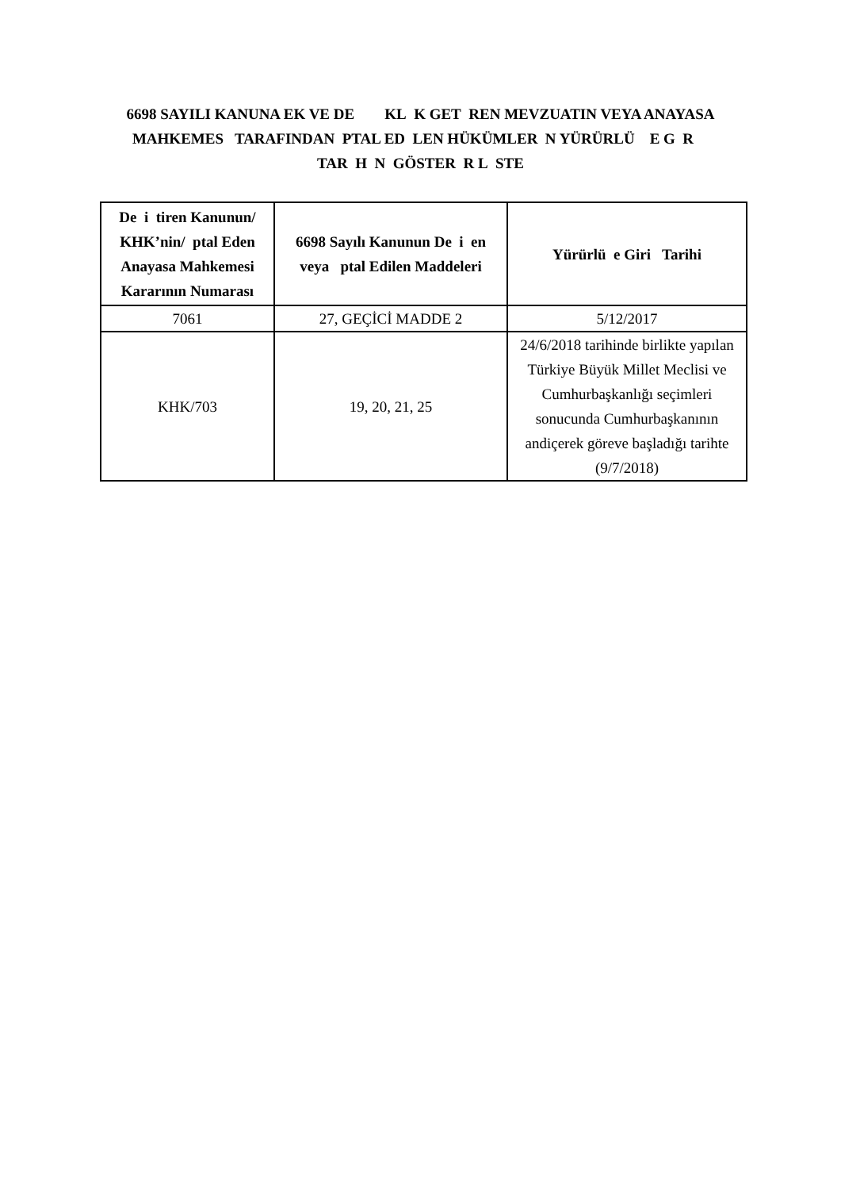6698 SAYILI KANUNA EK VE DE KL K GET REN MEVZUATIN VEYA ANAYASA MAHKEMES TARAFINDAN PTAL ED LEN HÜKÜMLER N YÜRÜRLÜ E G R TAR H N GÖSTER R L STE
| De i tiren Kanunun/ KHK’nin/ ptal Eden Anayasa Mahkemesi Kararının Numarası | 6698 Sayılı Kanunun De i en veya ptal Edilen Maddeleri | Yürürlü e Giri Tarihi |
| --- | --- | --- |
| 7061 | 27, GEÇİCİ MADDE 2 | 5/12/2017 |
| KHK/703 | 19, 20, 21, 25 | 24/6/2018 tarihinde birlikte yapılan Türkiye Büyük Millet Meclisi ve Cumhurbaşkanlığı seçimleri sonucunda Cumhurbaşkanının andiçerek göreve başladığı tarihte (9/7/2018) |